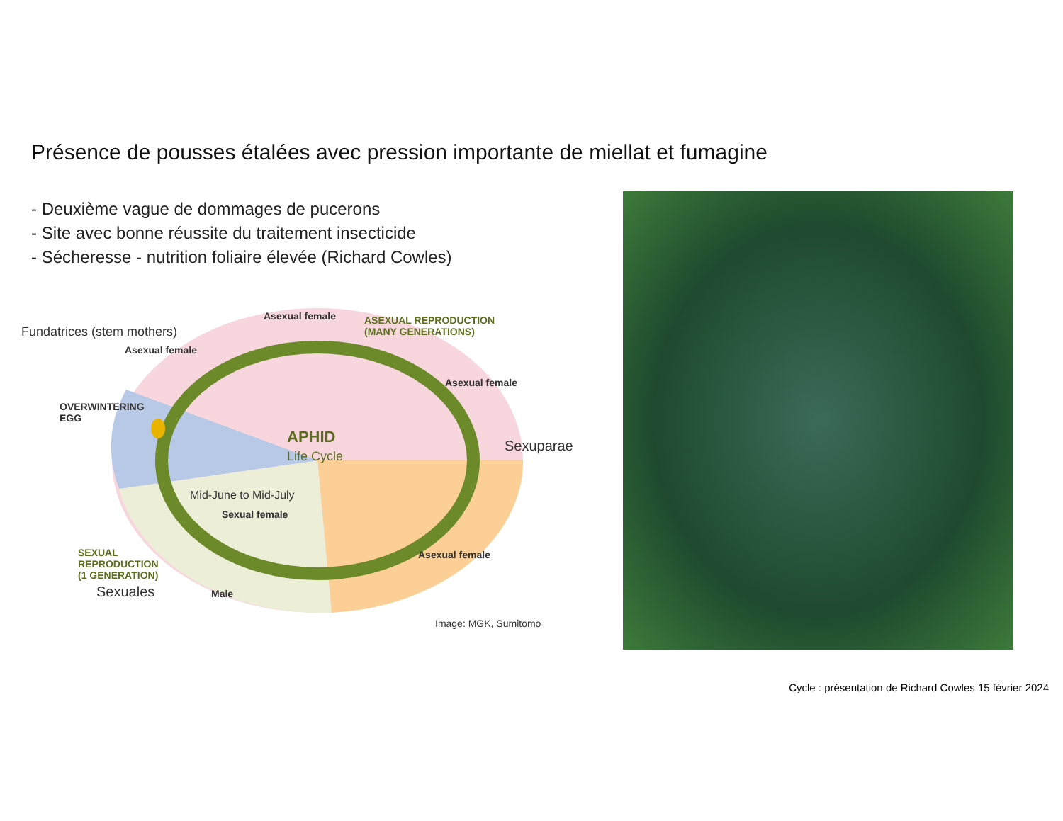Présence de pousses étalées avec pression importante de miellat et fumagine
- Deuxième vague de dommages de pucerons
- Site avec bonne réussite du traitement insecticide
- Sécheresse - nutrition foliaire élevée (Richard Cowles)
Fundatrices (stem mothers)
Asexual female
Asexual female
ASEXUAL REPRODUCTION
(MANY GENERATIONS)
Asexual female
OVERWINTERING
EGG
APHID
Life Cycle
Sexuparae
Mid-June to Mid-July
Sexual female
Asexual female
SEXUAL
REPRODUCTION
(1 GENERATION)
Sexuales Male
Image: MGK, Sumitomo
Cycle : présentation de Richard Cowles 15 février 2024